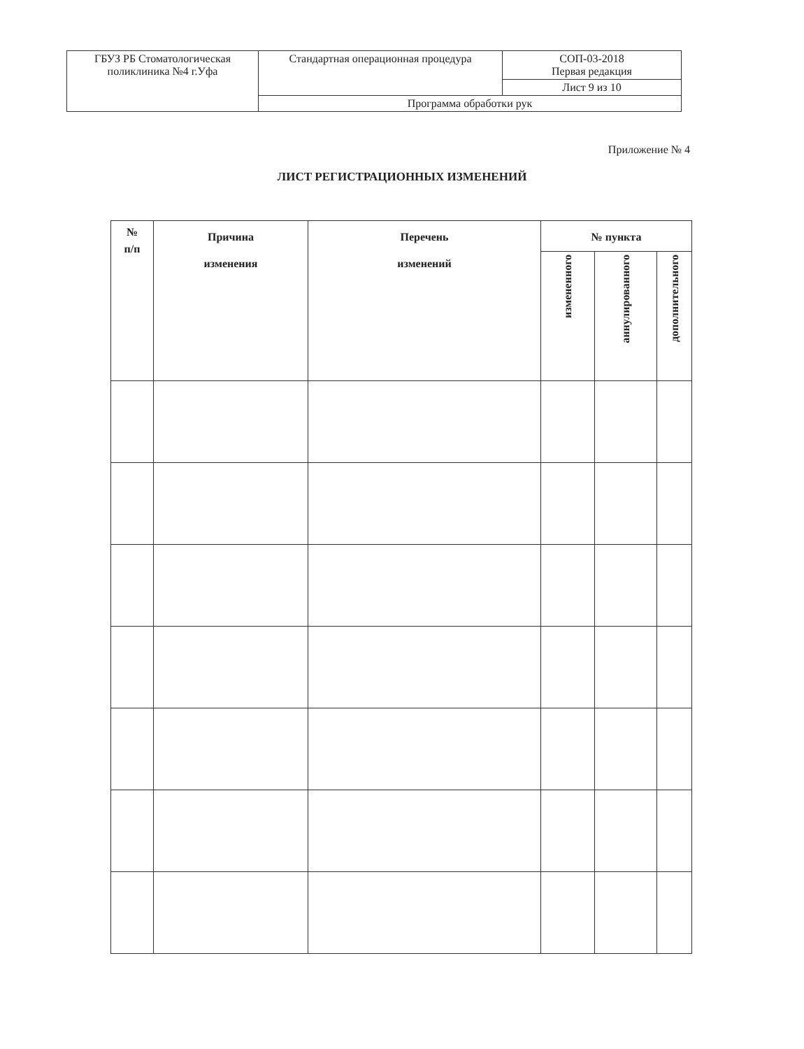| ГБУЗ РБ Стоматологическая поликлиника №4 г.Уфа | Стандартная операционная процедура | СОП-03-2018 Первая редакция |
| | | Лист 9 из 10 |
| | Программа обработки рук | |
Приложение № 4
ЛИСТ РЕГИСТРАЦИОННЫХ ИЗМЕНЕНИЙ
| № п/п | Причина изменения | Перечень изменений | № пункта | | |
| --- | --- | --- | --- | --- | --- |
| | | | измененного | аннулированного | дополнительного |